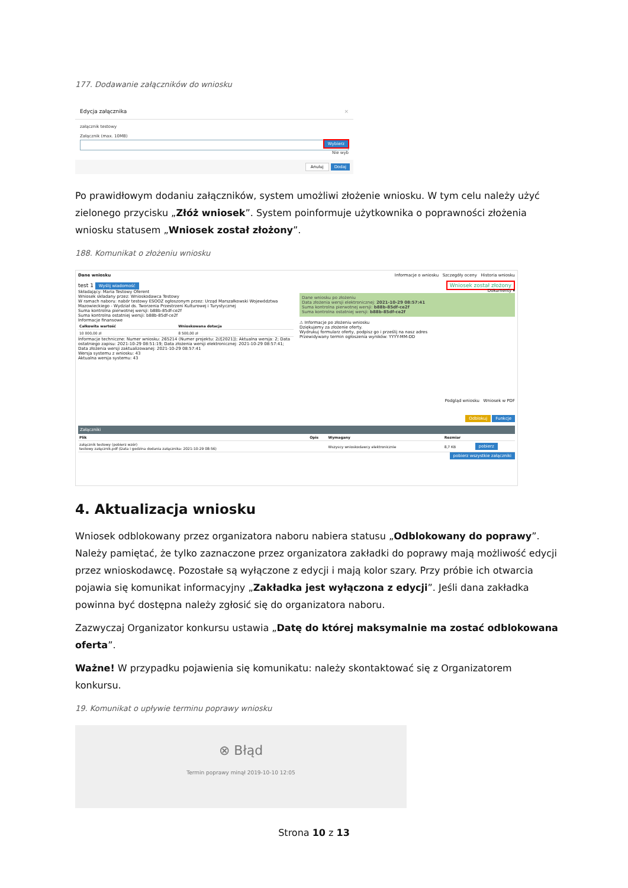177. Dodawanie załączników do wniosku
Edycja załącznika ×
załącznik testowy
Załącznik (max. 10MB)
Wybierz
Nie wyb
Anuluj Dodaj
Po prawidłowym dodaniu załączników, system umożliwi złożenie wniosku. W tym celu należy użyć zielonego przycisku „Złóż wniosek”. System poinformuje użytkownika o poprawności złożenia wniosku statusem „Wniosek został złożony”.
188. Komunikat o złożeniu wniosku
Dane wniosku Informacje o wniosku Szczegóły oceny Historia wniosku
test 1 Wyślij wiadomość
Składający: Maria Testowy Oferent
Wniosek składany przez: Wnioskodawca Testowy
W ramach naboru: nabór testowy ESOOZ ogłoszonym przez: Urząd Marszałkowski Województwa Mazowieckiego - Wydział ds. Tworzenia Przestrzeni Kulturowej i Turystycznej
Suma kontrolna pierwotnej wersji: b88b-85df-ce2f
Suma kontrolna ostatniej wersji: b88b-85df-ce2f
Informacje finansowe
| Całkowita wartość | Wnioskowana dotacja |
| --- | --- |
| 10 000,00 zł | 8 500,00 zł |
Informacje techniczne: Numer wniosku: 265214 (Numer projektu: 2//[2021]); Aktualna wersja: 2; Data ostatniego zapisu: 2021-10-29 08:51:19; Data złożenia wersji elektronicznej: 2021-10-29 08:57:41; Data złożenia wersji zaktualizowanej: 2021-10-29 08:57:41
Wersja systemu z wniosku: 43
Aktualna wersja systemu: 43
Wniosek został złożony
Dokumenty ▾
Dane wniosku po złożeniu
Data złożenia wersji elektronicznej: 2021-10-29 08:57:41
Suma kontrolna pierwotnej wersji: b88b-85df-ce2f
Suma kontrolna ostatniej wersji: b88b-85df-ce2f
⚠ Informacje po złożeniu wniosku
Dziękujemy za złożenie oferty.
Wydrukuj formularz oferty, podpisz go i prześlij na nasz adres
Przewidywany termin ogłoszenia wyników: YYYY-MM-DD
Podgląd wniosku Wniosek w PDF
Odblokuj Funkcje
Załączniki
| Plik | Opis | Wymagany | Rozmiar | |
| --- | --- | --- | --- | --- |
| załącznik testowy (pobierz wzór) testowy załącznik.pdf (Data i godzina dodania załącznika: 2021-10-29 08:56) | | Wszyscy wnioskodawcy elektronicznie | 8,7 KB | pobierz |
pobierz wszystkie załączniki
4. Aktualizacja wniosku
Wniosek odblokowany przez organizatora naboru nabiera statusu „Odblokowany do poprawy”. Należy pamiętać, że tylko zaznaczone przez organizatora zakładki do poprawy mają możliwość edycji przez wnioskodawcę. Pozostałe są wyłączone z edycji i mają kolor szary. Przy próbie ich otwarcia pojawia się komunikat informacyjny „Zakładka jest wyłączona z edycji”. Jeśli dana zakładka powinna być dostępna należy zgłosić się do organizatora naboru.
Zazwyczaj Organizator konkursu ustawia „Datę do której maksymalnie ma zostać odblokowana oferta”.
Ważne! W przypadku pojawienia się komunikatu: należy skontaktować się z Organizatorem konkursu.
19. Komunikat o upływie terminu poprawy wniosku
⊗ Błąd
Termin poprawy minął 2019-10-10 12:05
Strona 10 z 13